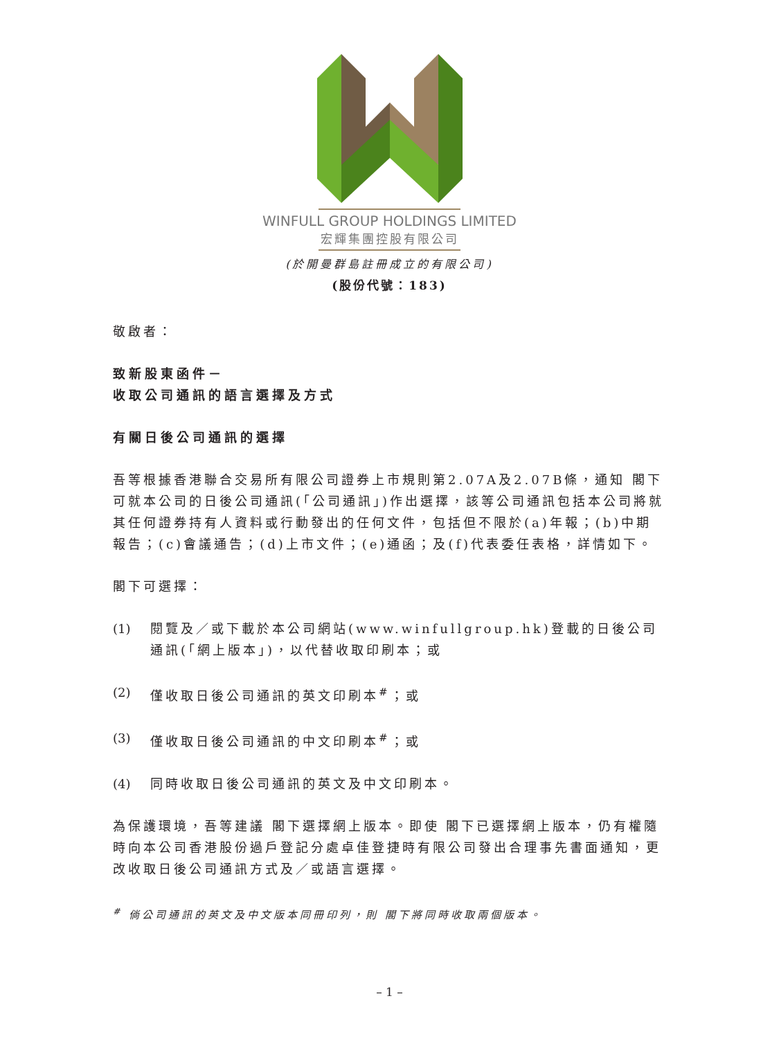WINFULL GROUP HOLDINGS LIMITED
宏輝集團控股有限公司
(於開曼群島註冊成立的有限公司)
(股份代號：183)
敬啟者：
致新股東函件－
收取公司通訊的語言選擇及方式
有關日後公司通訊的選擇
吾等根據香港聯合交易所有限公司證券上市規則第2.07A及2.07B條，通知 閣下可就本公司的日後公司通訊(「公司通訊」)作出選擇，該等公司通訊包括本公司將就其任何證券持有人資料或行動發出的任何文件，包括但不限於(a)年報；(b)中期報告；(c)會議通告；(d)上市文件；(e)通函；及(f)代表委任表格，詳情如下。
閣下可選擇：
(1) 閱覽及／或下載於本公司網站(www.winfullgroup.hk)登載的日後公司通訊(「網上版本」)，以代替收取印刷本；或
(2) 僅收取日後公司通訊的英文印刷本<sup>#</sup>；或
(3) 僅收取日後公司通訊的中文印刷本<sup>#</sup>；或
(4) 同時收取日後公司通訊的英文及中文印刷本。
為保護環境，吾等建議 閣下選擇網上版本。即使 閣下已選擇網上版本，仍有權隨時向本公司香港股份過戶登記分處卓佳登捷時有限公司發出合理事先書面通知，更改收取日後公司通訊方式及／或語言選擇。
<sup>#</sup> 倘公司通訊的英文及中文版本同冊印列，則 閣下將同時收取兩個版本。
– 1 –